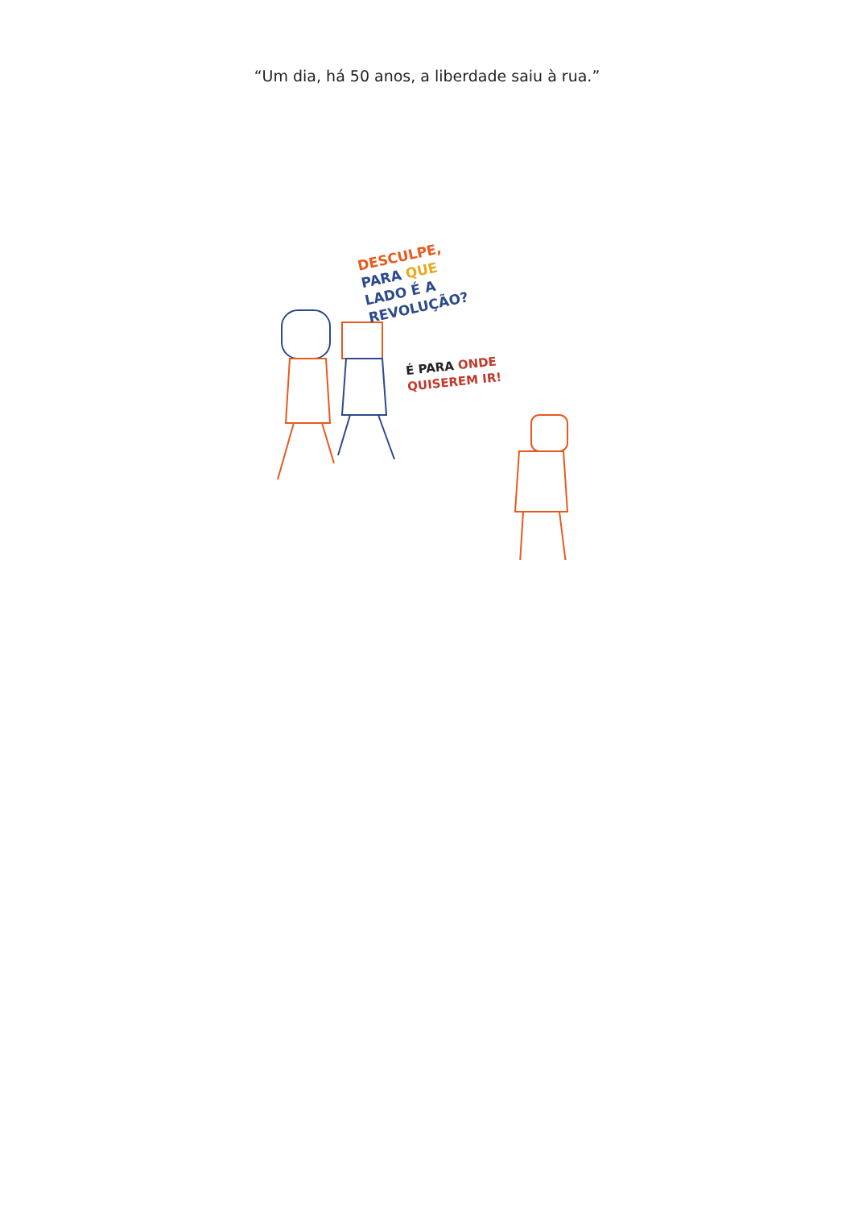“Um dia, há 50 anos, a liberdade saiu à rua.”
DESCULPE,
PARA QUE
LADO É A
REVOLUÇÃO?
É PARA ONDE
QUISEREM IR!